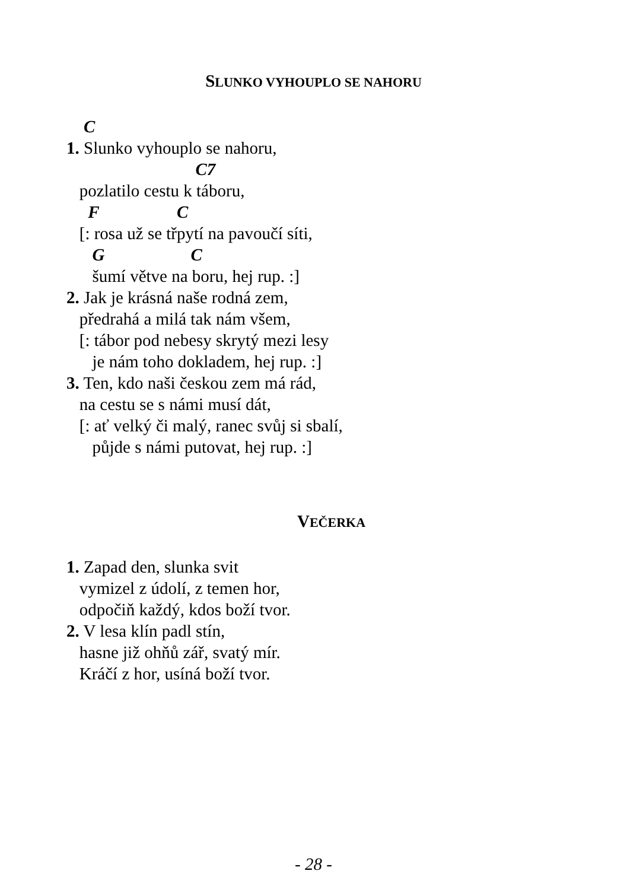SLUNKO VYHOUPLO SE NAHORU
C 1. Slunko vyhouplo se nahoru, C7 pozlatilo cestu k táboru, F C [: rosa už se třpytí na pavoučí síti, G C šumí větve na boru, hej rup. :] 2. Jak je krásná naše rodná zem, předrahá a milá tak nám všem, [: tábor pod nebesy skrytý mezi lesy je nám toho dokladem, hej rup. :] 3. Ten, kdo naši českou zem má rád, na cestu se s námi musí dát, [: ať velký či malý, ranec svůj si sbalí, půjde s námi putovat, hej rup. :]
VEČERKA
1. Zapad den, slunka svit vymizel z údolí, z temen hor, odpočiň každý, kdos boží tvor. 2. V lesa klín padl stín, hasne již ohňů zář, svatý mír. Kráčí z hor, usíná boží tvor.
- 28 -